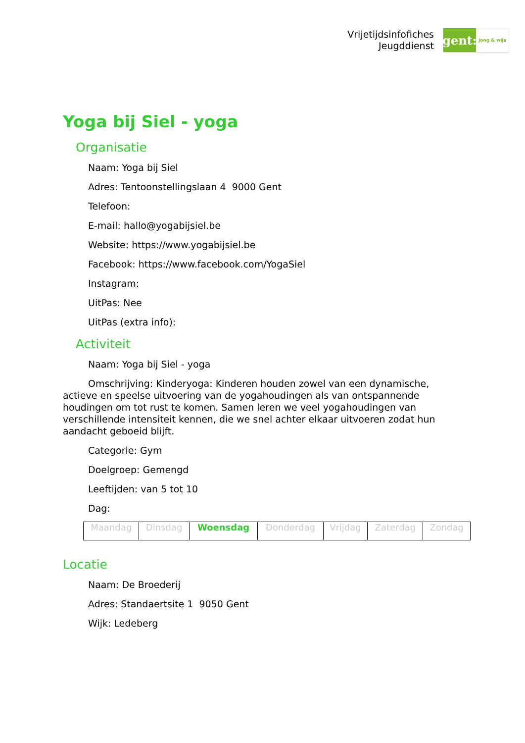Vrijetijdsinfofiches
Jeugddienst
gent:
jong & wijs
Yoga bij Siel - yoga
Organisatie
Naam: Yoga bij Siel
Adres: Tentoonstellingslaan 4 9000 Gent
Telefoon:
E-mail: hallo@yogabijsiel.be
Website: https://www.yogabijsiel.be
Facebook: https://www.facebook.com/YogaSiel
Instagram:
UitPas: Nee
UitPas (extra info):
Activiteit
Naam: Yoga bij Siel - yoga
Omschrijving: Kinderyoga: Kinderen houden zowel van een dynamische, actieve en speelse uitvoering van de yogahoudingen als van ontspannende houdingen om tot rust te komen. Samen leren we veel yogahoudingen van verschillende intensiteit kennen, die we snel achter elkaar uitvoeren zodat hun aandacht geboeid blijft.
Categorie: Gym
Doelgroep: Gemengd
Leeftijden: van 5 tot 10
Dag:
| Maandag | Dinsdag | Woensdag | Donderdag | Vrijdag | Zaterdag | Zondag |
Locatie
Naam: De Broederij
Adres: Standaertsite 1 9050 Gent
Wijk: Ledeberg